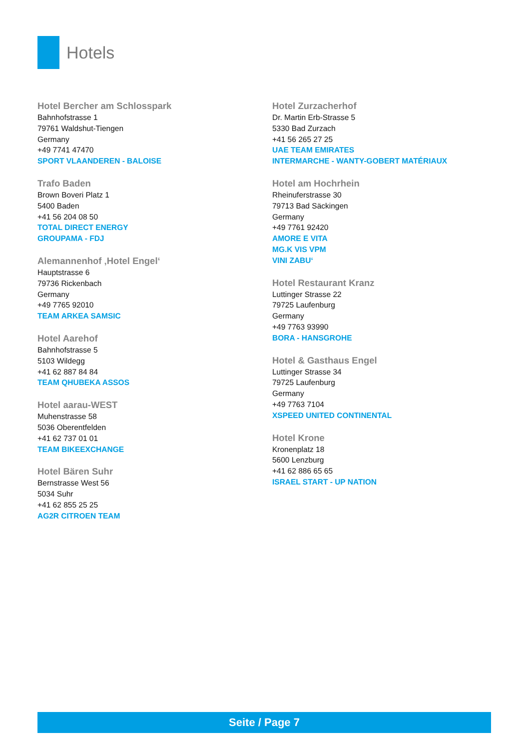Hotels
Hotel Bercher am Schlosspark
Bahnhofstrasse 1
79761 Waldshut-Tiengen
Germany
+49 7741 47470
SPORT VLAANDEREN - BALOISE
Trafo Baden
Brown Boveri Platz 1
5400 Baden
+41 56 204 08 50
TOTAL DIRECT ENERGY
GROUPAMA - FDJ
Alemannenhof ‚Hotel Engel‘Hauptstrasse 6
79736 Rickenbach
Germany
+49 7765 92010
TEAM ARKEA SAMSIC
Hotel Aarehof
Bahnhofstrasse 5
5103 Wildegg
+41 62 887 84 84
TEAM QHUBEKA ASSOS
Hotel aarau-WEST
Muhenstrasse 58
5036 Oberentfelden
+41 62 737 01 01
TEAM BIKEEXCHANGE
Hotel Bären Suhr
Bernstrasse West 56
5034 Suhr
+41 62 855 25 25
AG2R CITROEN TEAM
Hotel Zurzacherhof
Dr. Martin Erb-Strasse 5
5330 Bad Zurzach
+41 56 265 27 25
UAE TEAM EMIRATES
INTERMARCHE - WANTY-GOBERT MATÉRIAUX
Hotel am Hochrhein
Rheinuferstrasse 30
79713 Bad Säckingen
Germany
+49 7761 92420
AMORE E VITA
MG.K VIS VPM
VINI ZABU‘
Hotel Restaurant Kranz
Luttinger Strasse 22
79725 Laufenburg
Germany
+49 7763 93990
BORA - HANSGROHE
Hotel & Gasthaus Engel
Luttinger Strasse 34
79725 Laufenburg
Germany
+49 7763 7104
XSPEED UNITED CONTINENTAL
Hotel Krone
Kronenplatz 18
5600 Lenzburg
+41 62 886 65 65
ISRAEL START - UP NATION
Seite / Page 7